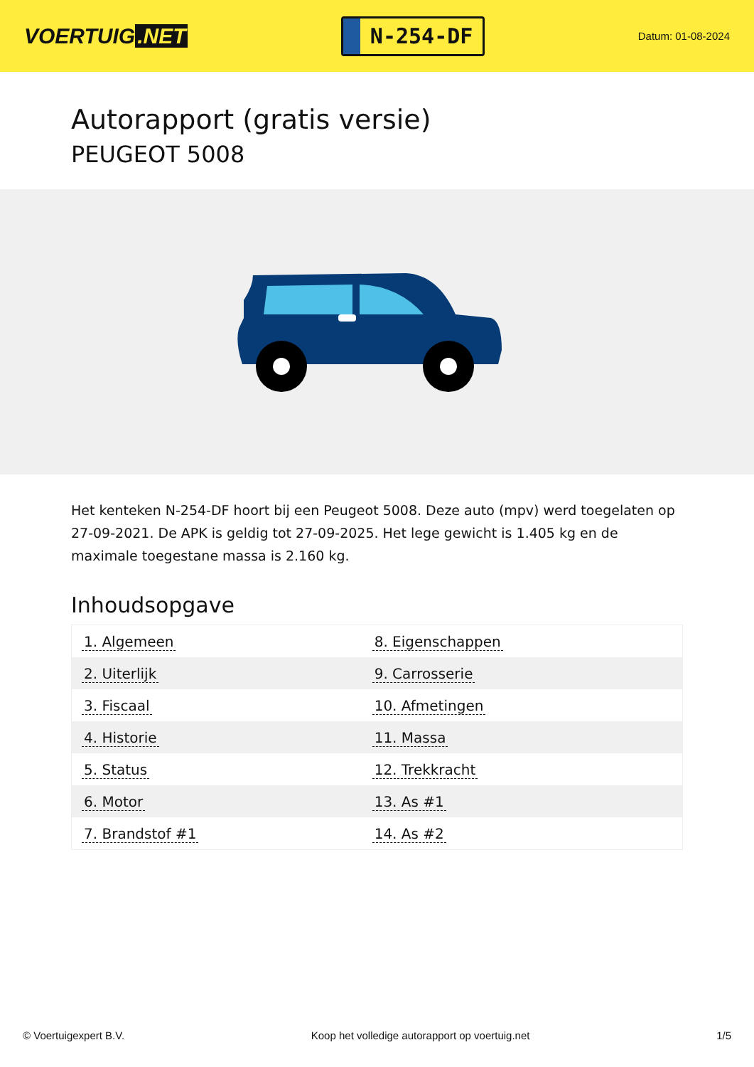VOERTUIG.NET
N-254-DF
Datum: 01-08-2024
Autorapport (gratis versie)
PEUGEOT 5008
Het kenteken N-254-DF hoort bij een Peugeot 5008. Deze auto (mpv) werd toegelaten op 27-09-2021. De APK is geldig tot 27-09-2025. Het lege gewicht is 1.405 kg en de maximale toegestane massa is 2.160 kg.
Inhoudsopgave
| 1. Algemeen | 8. Eigenschappen |
| 2. Uiterlijk | 9. Carrosserie |
| 3. Fiscaal | 10. Afmetingen |
| 4. Historie | 11. Massa |
| 5. Status | 12. Trekkracht |
| 6. Motor | 13. As #1 |
| 7. Brandstof #1 | 14. As #2 |
© Voertuigexpert B.V. Koop het volledige autorapport op voertuig.net 1/5